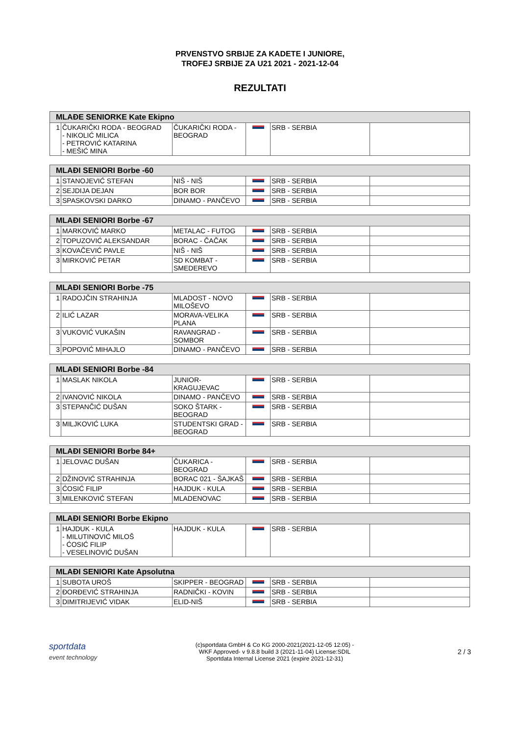PRVENSTVO SRBIJE ZA KADETE I JUNIORE,
TROFEJ SRBIJE ZA U21 2021 - 2021-12-04
REZULTATI
| MLAĐE SENIORKE Kate Ekipno | | | | | |
| --- | --- | --- | --- | --- | --- |
| 1 | ČUKARIČKI RODA - BEOGRAD - NIKOLIĆ MILICA - PETROVIĆ KATARINA - MEŠIĆ MINA | ČUKARIČKI RODA - BEOGRAD | | SRB - SERBIA | |
| MLAĐI SENIORI Borbe -60 | | | | | |
| --- | --- | --- | --- | --- | --- |
| 1 | STANOJEVIĆ STEFAN | NIŠ - NIŠ | | SRB - SERBIA | |
| 2 | SEJDIJA DEJAN | BOR BOR | | SRB - SERBIA | |
| 3 | SPASKOVSKI DARKO | DINAMO - PANČEVO | | SRB - SERBIA | |
| MLAĐI SENIORI Borbe -67 | | | | | |
| --- | --- | --- | --- | --- | --- |
| 1 | MARKOVIĆ MARKO | METALAC - FUTOG | | SRB - SERBIA | |
| 2 | TOPUZOVIĆ ALEKSANDAR | BORAC - ČAČAK | | SRB - SERBIA | |
| 3 | KOVAČEVIĆ PAVLE | NIŠ - NIŠ | | SRB - SERBIA | |
| 3 | MIRKOVIĆ PETAR | SD KOMBAT - SMEDEREVO | | SRB - SERBIA | |
| MLAĐI SENIORI Borbe -75 | | | | | |
| --- | --- | --- | --- | --- | --- |
| 1 | RADOJČIN STRAHINJA | MLADOST - NOVO MILOŠEVO | | SRB - SERBIA | |
| 2 | ILIĆ LAZAR | MORAVA-VELIKA PLANA | | SRB - SERBIA | |
| 3 | VUKOVIĆ VUKAŠIN | RAVANGRAD - SOMBOR | | SRB - SERBIA | |
| 3 | POPOVIĆ MIHAJLO | DINAMO - PANČEVO | | SRB - SERBIA | |
| MLAĐI SENIORI Borbe -84 | | | | | |
| --- | --- | --- | --- | --- | --- |
| 1 | MASLAK NIKOLA | JUNIOR-KRAGUJEVAC | | SRB - SERBIA | |
| 2 | IVANOVIĆ NIKOLA | DINAMO - PANČEVO | | SRB - SERBIA | |
| 3 | STEPANČIĆ DUŠAN | SOKO ŠTARK - BEOGRAD | | SRB - SERBIA | |
| 3 | MILJKOVIĆ LUKA | STUDENTSKI GRAD - BEOGRAD | | SRB - SERBIA | |
| MLAĐI SENIORI Borbe 84+ | | | | | |
| --- | --- | --- | --- | --- | --- |
| 1 | JELOVAC DUŠAN | ČUKARICA - BEOGRAD | | SRB - SERBIA | |
| 2 | DŽINOVIĆ STRAHINJA | BORAC 021 - ŠAJKAŠ | | SRB - SERBIA | |
| 3 | ĆOSIĆ FILIP | HAJDUK - KULA | | SRB - SERBIA | |
| 3 | MILENKOVIĆ STEFAN | MLADENOVAC | | SRB - SERBIA | |
| MLAĐI SENIORI Borbe Ekipno | | | | | |
| --- | --- | --- | --- | --- | --- |
| 1 | HAJDUK - KULA - MILUTINOVIĆ MILOŠ - ĆOSIĆ FILIP - VESELINOVIĆ DUŠAN | HAJDUK - KULA | | SRB - SERBIA | |
| MLAĐI SENIORI Kate Apsolutna | | | | | |
| --- | --- | --- | --- | --- | --- |
| 1 | SUBOTA UROŠ | SKIPPER - BEOGRAD | | SRB - SERBIA | |
| 2 | ĐORĐEVIĆ STRAHINJA | RADNIČKI - KOVIN | | SRB - SERBIA | |
| 3 | DIMITRIJEVIĆ VIDAK | ELID-NIŠ | | SRB - SERBIA | |
sportdata
event technology
(c)sportdata GmbH & Co KG 2000-2021(2021-12-05 12:05) -
WKF Approved- v 9.8.8 build 3 (2021-11-04) License:SDIL
Sportdata Internal License 2021 (expire 2021-12-31)
2 / 3